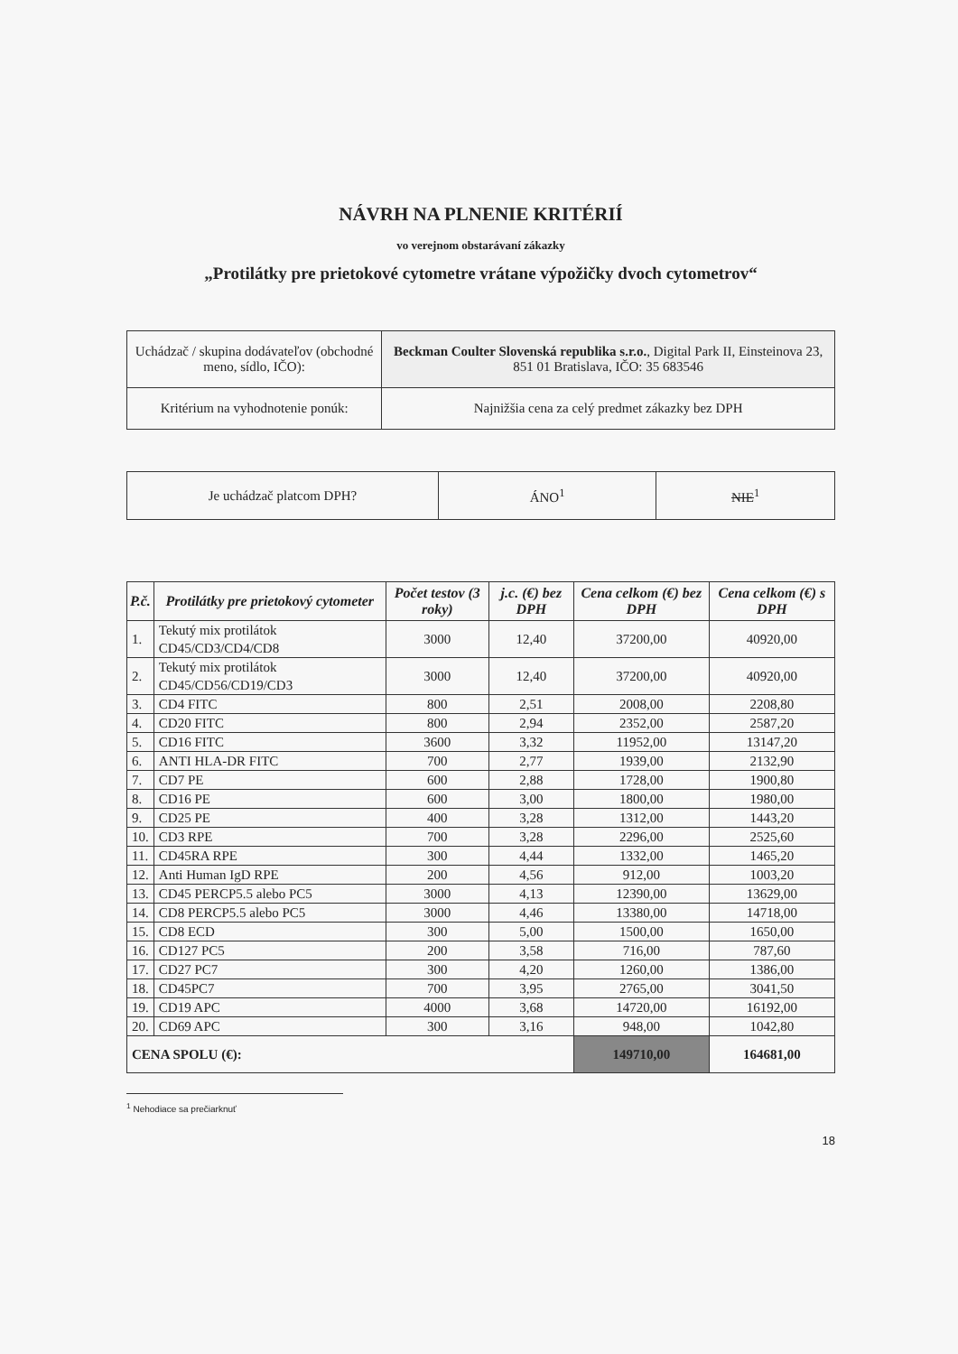NÁVRH NA PLNENIE KRITÉRIÍ
vo verejnom obstarávaní zákazky
„Protilátky pre prietokové cytometre vrátane výpožičky dvoch cytometrov“
| Uchádzač / skupina dodávateľov (obchodné meno, sídlo, IČO): | Beckman Coulter Slovenská republika s.r.o. , Digital Park II, Einsteinova 23, 851 01 Bratislava, IČO: 35 683546 |
| Kritérium na vyhodnotenie ponúk: | Najnižšia cena za celý predmet zákazky bez DPH |
| Je uchádzač platcom DPH? | ÁNO<sup>1</sup> | NIE<sup>1</sup> |
| P.č. | Protilátky pre prietokový cytometer | Počet testov (3 roky) | j.c. (€) bez DPH | Cena celkom (€) bez DPH | Cena celkom (€) s DPH |
| --- | --- | --- | --- | --- | --- |
| 1. | Tekutý mix protilátok CD45/CD3/CD4/CD8 | 3000 | 12,40 | 37200,00 | 40920,00 |
| 2. | Tekutý mix protilátok CD45/CD56/CD19/CD3 | 3000 | 12,40 | 37200,00 | 40920,00 |
| 3. | CD4 FITC | 800 | 2,51 | 2008,00 | 2208,80 |
| 4. | CD20 FITC | 800 | 2,94 | 2352,00 | 2587,20 |
| 5. | CD16 FITC | 3600 | 3,32 | 11952,00 | 13147,20 |
| 6. | ANTI HLA-DR FITC | 700 | 2,77 | 1939,00 | 2132,90 |
| 7. | CD7 PE | 600 | 2,88 | 1728,00 | 1900,80 |
| 8. | CD16 PE | 600 | 3,00 | 1800,00 | 1980,00 |
| 9. | CD25 PE | 400 | 3,28 | 1312,00 | 1443,20 |
| 10. | CD3 RPE | 700 | 3,28 | 2296,00 | 2525,60 |
| 11. | CD45RA RPE | 300 | 4,44 | 1332,00 | 1465,20 |
| 12. | Anti Human IgD RPE | 200 | 4,56 | 912,00 | 1003,20 |
| 13. | CD45 PERCP5.5 alebo PC5 | 3000 | 4,13 | 12390,00 | 13629,00 |
| 14. | CD8 PERCP5.5 alebo PC5 | 3000 | 4,46 | 13380,00 | 14718,00 |
| 15. | CD8 ECD | 300 | 5,00 | 1500,00 | 1650,00 |
| 16. | CD127 PC5 | 200 | 3,58 | 716,00 | 787,60 |
| 17. | CD27 PC7 | 300 | 4,20 | 1260,00 | 1386,00 |
| 18. | CD45PC7 | 700 | 3,95 | 2765,00 | 3041,50 |
| 19. | CD19 APC | 4000 | 3,68 | 14720,00 | 16192,00 |
| 20. | CD69 APC | 300 | 3,16 | 948,00 | 1042,80 |
| CENA SPOLU (€): | | | | 149710,00 | 164681,00 |
<sup>1</sup> Nehodiace sa prečiarknuť
18